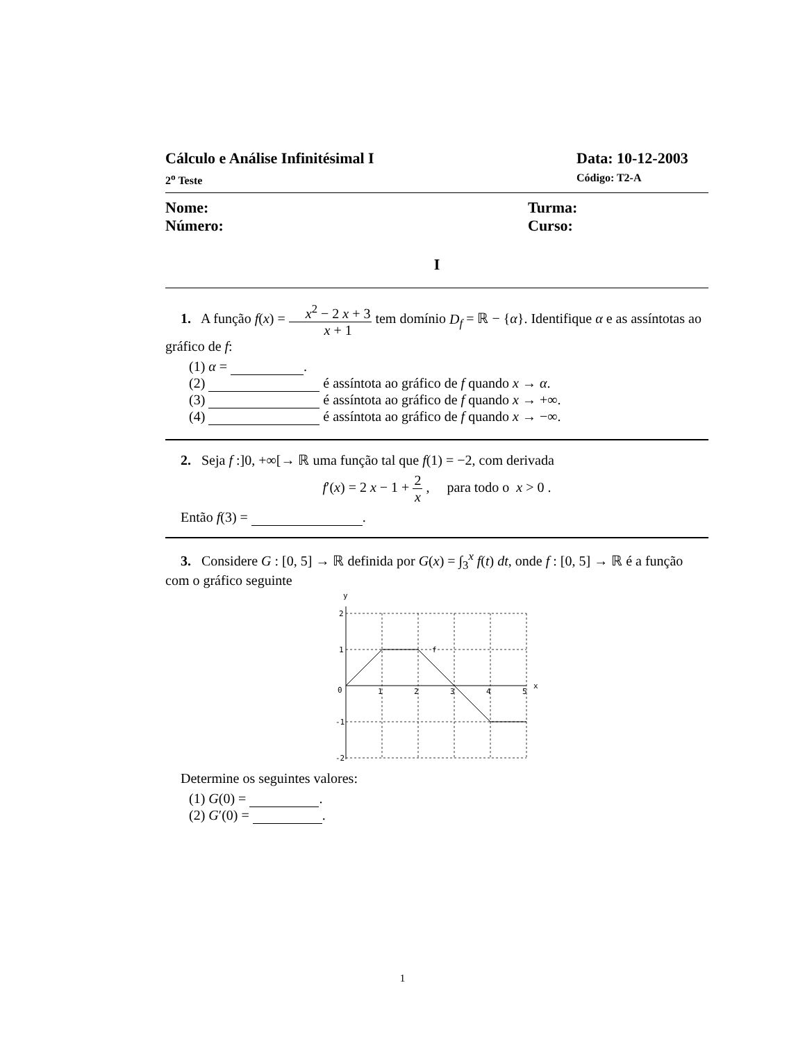Cálculo e Análise Infinitésimal I Data: 10-12-2003
2<sup>o</sup> Teste Código: T2-A
Nome: Turma:
Número: Curso:
I
1. A função f(x) = x<sup>2</sup> − 2 x + 3 x + 1 tem domínio D<sub>f</sub> = ℝ − {α}. Identifique α e as assíntotas ao gráfico de f:
(1) α = .
(2) é assíntota ao gráfico de f quando x → α.
(3) é assíntota ao gráfico de f quando x → +∞.
(4) é assíntota ao gráfico de f quando x → −∞.
2. Seja f :]0, +∞[→ ℝ uma função tal que f(1) = −2, com derivada
f′(x) = 2 x − 1 + 2 x , para todo o x > 0 .
Então f(3) = .
3. Considere G : [0, 5] → ℝ definida por G(x) = ∫<sub>3</sub><sup>x</sup> f(t) dt, onde f : [0, 5] → ℝ é a função com o gráfico seguinte
y
x
2
1
0
-1
-2
1
2
3
4
5
f
Determine os seguintes valores:
(1) G(0) = .
(2) G′(0) = .
1